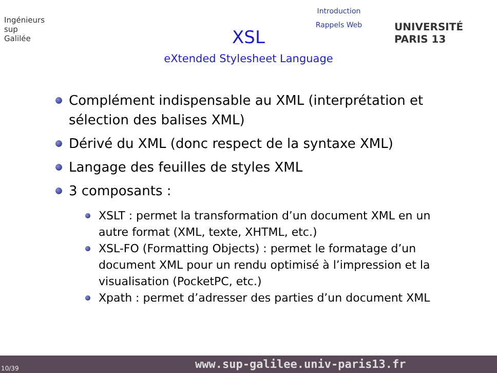Ingénieurs
sup
Galilée
Introduction
Rappels Web
XSL
eXtended Stylesheet Language
UNIVERSITÉ PARIS 13
Complément indispensable au XML (interprétation et sélection des balises XML)
Dérivé du XML (donc respect de la syntaxe XML)
Langage des feuilles de styles XML
3 composants :
XSLT : permet la transformation d’un document XML en un autre format (XML, texte, XHTML, etc.)
XSL-FO (Formatting Objects) : permet le formatage d’un document XML pour un rendu optimisé à l’impression et la visualisation (PocketPC, etc.)
Xpath : permet d’adresser des parties d’un document XML
10/39 www.sup-galilee.univ-paris13.fr